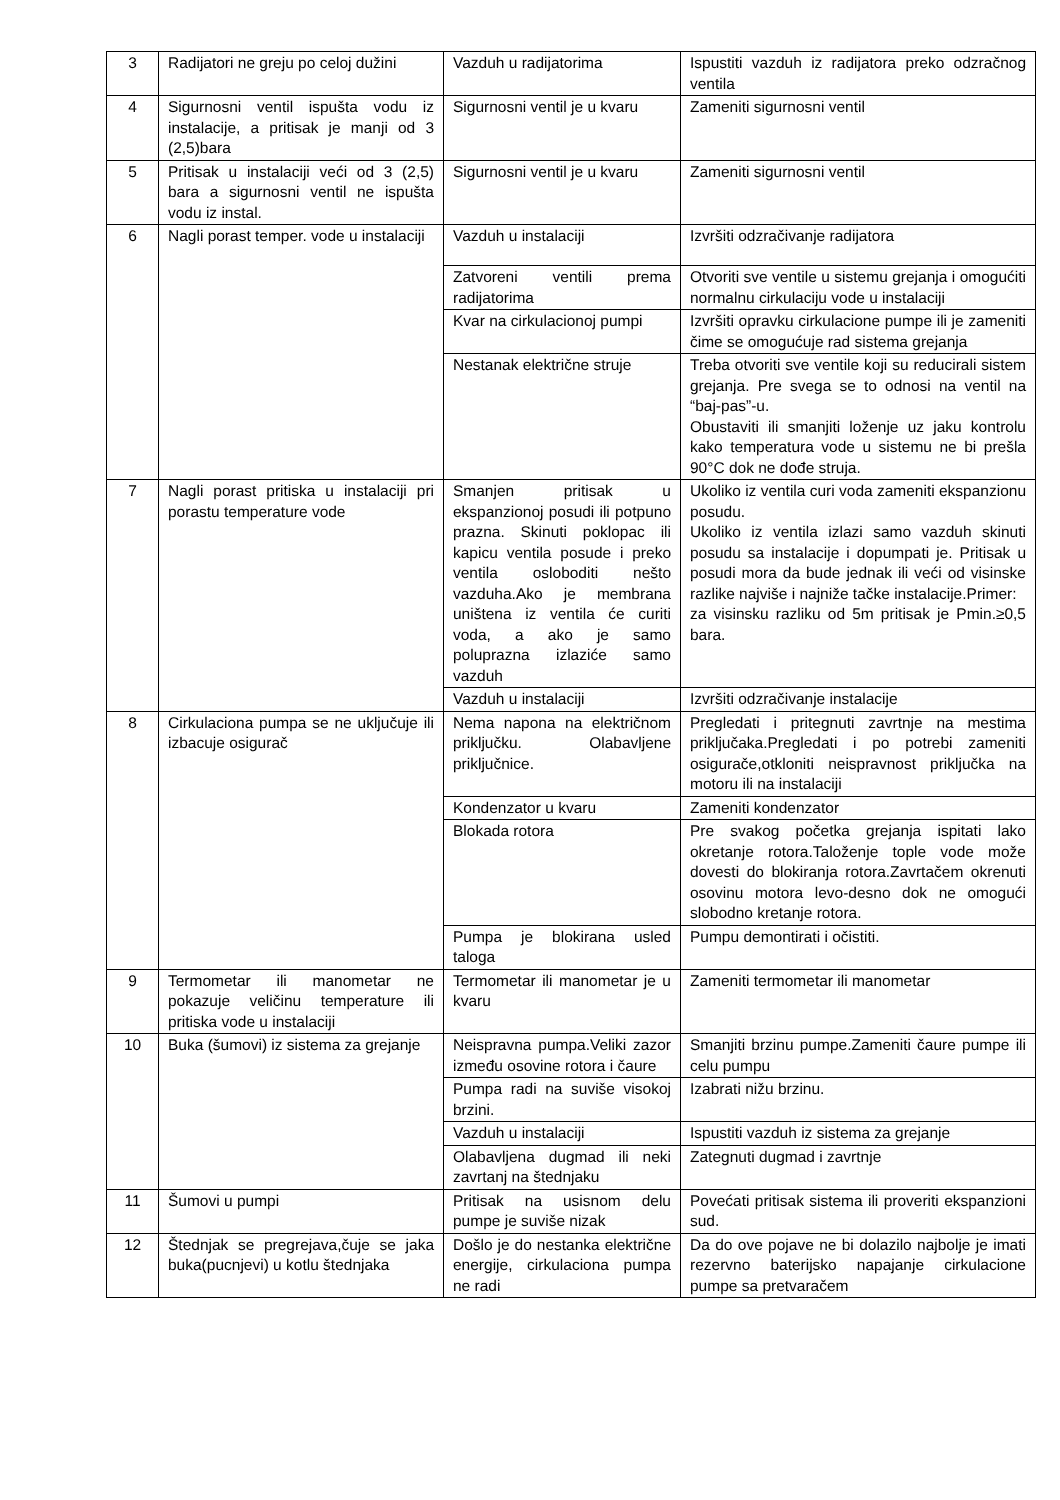| 3 | Radijatori ne greju po celoj dužini | Vazduh u radijatorima | Ispustiti vazduh iz radijatora preko odzračnog ventila |
| 4 | Sigurnosni ventil ispušta vodu iz instalacije, a pritisak je manji od 3 (2,5)bara | Sigurnosni ventil je u kvaru | Zameniti sigurnosni ventil |
| 5 | Pritisak u instalaciji veći od 3 (2,5) bara a sigurnosni ventil ne ispušta vodu iz instal. | Sigurnosni ventil je u kvaru | Zameniti sigurnosni ventil |
| 6 | Nagli porast temper. vode u instalaciji | Vazduh u instalaciji | Izvršiti odzračivanje radijatora |
| | | Zatvoreni ventili prema radijatorima | Otvoriti sve ventile u sistemu grejanja i omogućiti normalnu cirkulaciju vode u instalaciji |
| | | Kvar na cirkulacionoj pumpi | Izvršiti opravku cirkulacione pumpe ili je zameniti čime se omogućuje rad sistema grejanja |
| | | Nestanak električne struje | Treba otvoriti sve ventile koji su reducirali sistem grejanja. Pre svega se to odnosi na ventil na “baj-pas”-u. Obustaviti ili smanjiti loženje uz jaku kontrolu kako temperatura vode u sistemu ne bi prešla 90°C dok ne dođe struja. |
| 7 | Nagli porast pritiska u instalaciji pri porastu temperature vode | Smanjen pritisak u ekspanzionoj posudi ili potpuno prazna. Skinuti poklopac ili kapicu ventila posude i preko ventila osloboditi nešto vazduha.Ako je membrana uništena iz ventila će curiti voda, a ako je samo poluprazna izlaziće samo vazduh | Ukoliko iz ventila curi voda zameniti ekspanzionu posudu. Ukoliko iz ventila izlazi samo vazduh skinuti posudu sa instalacije i dopumpati je. Pritisak u posudi mora da bude jednak ili veći od visinske razlike najviše i najniže tačke instalacije.Primer: za visinsku razliku od 5m pritisak je Pmin.≥0,5 bara. |
| | | Vazduh u instalaciji | Izvršiti odzračivanje instalacije |
| 8 | Cirkulaciona pumpa se ne uključuje ili izbacuje osigurač | Nema napona na električnom priključku. Olabavljene priključnice. | Pregledati i pritegnuti zavrtnje na mestima priključaka.Pregledati i po potrebi zameniti osigurače,otkloniti neispravnost priključka na motoru ili na instalaciji |
| | | Kondenzator u kvaru | Zameniti kondenzator |
| | | Blokada rotora | Pre svakog početka grejanja ispitati lako okretanje rotora.Taloženje tople vode može dovesti do blokiranja rotora.Zavrtačem okrenuti osovinu motora levo-desno dok ne omogući slobodno kretanje rotora. |
| | | Pumpa je blokirana usled taloga | Pumpu demontirati i očistiti. |
| 9 | Termometar ili manometar ne pokazuje veličinu temperature ili pritiska vode u instalaciji | Termometar ili manometar je u kvaru | Zameniti termometar ili manometar |
| 10 | Buka (šumovi) iz sistema za grejanje | Neispravna pumpa.Veliki zazor između osovine rotora i čaure | Smanjiti brzinu pumpe.Zameniti čaure pumpe ili celu pumpu |
| | | Pumpa radi na suviše visokoj brzini. | Izabrati nižu brzinu. |
| | | Vazduh u instalaciji | Ispustiti vazduh iz sistema za grejanje |
| | | Olabavljena dugmad ili neki zavrtanj na štednjaku | Zategnuti dugmad i zavrtnje |
| 11 | Šumovi u pumpi | Pritisak na usisnom delu pumpe je suviše nizak | Povećati pritisak sistema ili proveriti ekspanzioni sud. |
| 12 | Štednjak se pregrejava,čuje se jaka buka(pucnjevi) u kotlu štednjaka | Došlo je do nestanka električne energije, cirkulaciona pumpa ne radi | Da do ove pojave ne bi dolazilo najbolje je imati rezervno baterijsko napajanje cirkulacione pumpe sa pretvaračem |